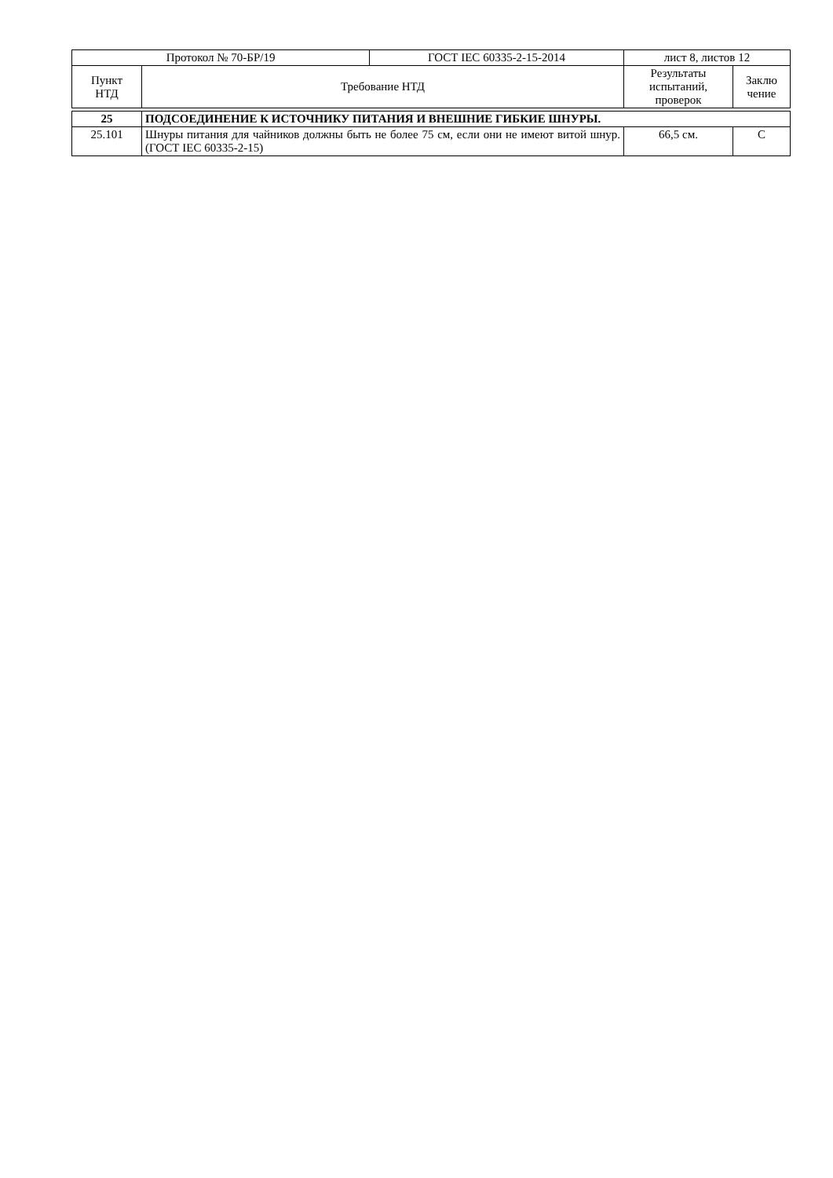| Протокол № 70-БР/19 | | ГОСТ IEC 60335-2-15-2014 | лист 8, листов 12 | |
| Пункт НТД | Требование НТД | | Результаты испытаний, проверок | Заклю чение |
| 25 | ПОДСОЕДИНЕНИЕ К ИСТОЧНИКУ ПИТАНИЯ И ВНЕШНИЕ ГИБКИЕ ШНУРЫ. | | | |
| 25.101 | Шнуры питания для чайников должны быть не более 75 см, если они не имеют витой шнур. (ГОСТ IEC 60335-2-15) | | 66,5 см. | С |